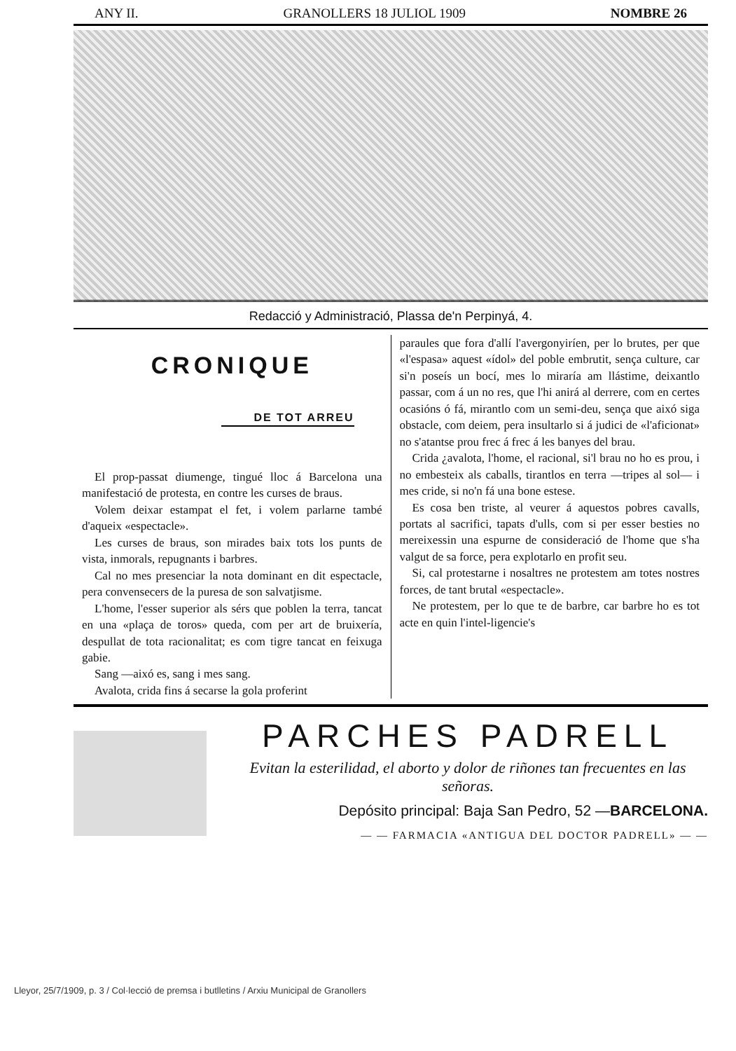ANY II. GRANOLLERS 18 JULIOL 1909 NOMBRE 26
Redacció y Administració, Plassa de'n Perpinyá, 4.
CRONIQUE
DE TOT ARREU
El prop-passat diumenge, tingué lloc á Barcelona una manifestació de protesta, en contre les curses de braus.
Volem deixar estampat el fet, i volem parlarne també d'aqueix «espectacle».
Les curses de braus, son mirades baix tots los punts de vista, inmorals, repugnants i barbres.
Cal no mes presenciar la nota dominant en dit espectacle, pera convensecers de la puresa de son salvatjisme.
L'home, l'esser superior als sérs que poblen la terra, tancat en una «plaça de toros» queda, com per art de bruixería, despullat de tota racionalitat; es com tigre tancat en feixuga gabie.
Sang —aixó es, sang i mes sang.
Avalota, crida fins á secarse la gola proferint
paraules que fora d'allí l'avergonyiríen, per lo brutes, per que «l'espasa» aquest «ídol» del poble embrutit, sença culture, car si'n poseís un bocí, mes lo miraría am llástime, deixantlo passar, com á un no res, que l'hi anirá al derrere, com en certes ocasións ó fá, mirantlo com un semi-deu, sença que aixó siga obstacle, com deiem, pera insultarlo si á judici de «l'aficionat» no s'atantse prou frec á frec á les banyes del brau.
Crida ¿avalota, l'home, el racional, si'l brau no ho es prou, i no embesteix als caballs, tirantlos en terra —tripes al sol— i mes cride, si no'n fá una bone estese.
Es cosa ben triste, al veurer á aquestos pobres cavalls, portats al sacrifici, tapats d'ulls, com si per esser besties no mereixessin una espurne de consideració de l'home que s'ha valgut de sa force, pera explotarlo en profit seu.
Si, cal protestarne i nosaltres ne protestem am totes nostres forces, de tant brutal «espectacle».
Ne protestem, per lo que te de barbre, car barbre ho es tot acte en quin l'intel-ligencie's
PARCHES PADRELL
Evitan la esterilidad, el aborto y dolor de riñones tan frecuentes en las señoras.
Depósito principal: Baja San Pedro, 52 —BARCELONA.
— — FARMACIA «ANTIGUA DEL DOCTOR PADRELL» — —
Lleyor, 25/7/1909, p. 3 / Col·lecció de premsa i butlletins / Arxiu Municipal de Granollers